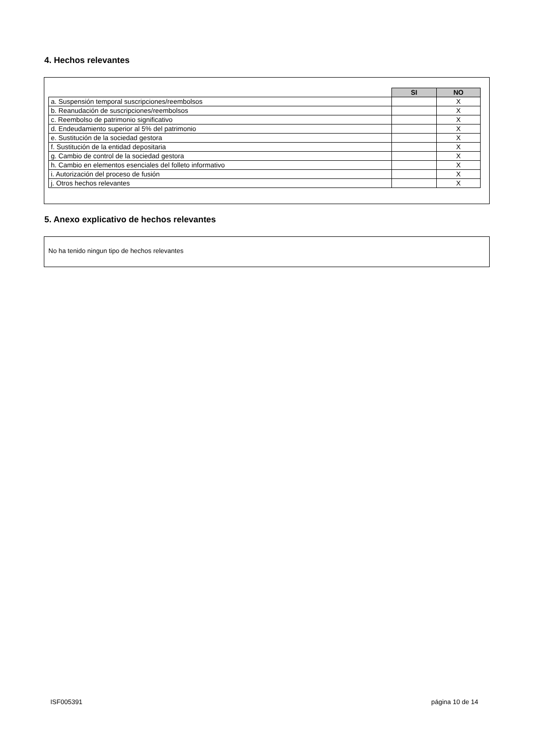4. Hechos relevantes
| | SI | NO |
| a. Suspensión temporal suscripciones/reembolsos | | X |
| b. Reanudación de suscripciones/reembolsos | | X |
| c. Reembolso de patrimonio significativo | | X |
| d. Endeudamiento superior al 5% del patrimonio | | X |
| e. Sustitución de la sociedad gestora | | X |
| f. Sustitución de la entidad depositaria | | X |
| g. Cambio de control de la sociedad gestora | | X |
| h. Cambio en elementos esenciales del folleto informativo | | X |
| i. Autorización del proceso de fusión | | X |
| j. Otros hechos relevantes | | X |
5. Anexo explicativo de hechos relevantes
No ha tenido ningun tipo de hechos relevantes
ISF005391 página 10 de 14